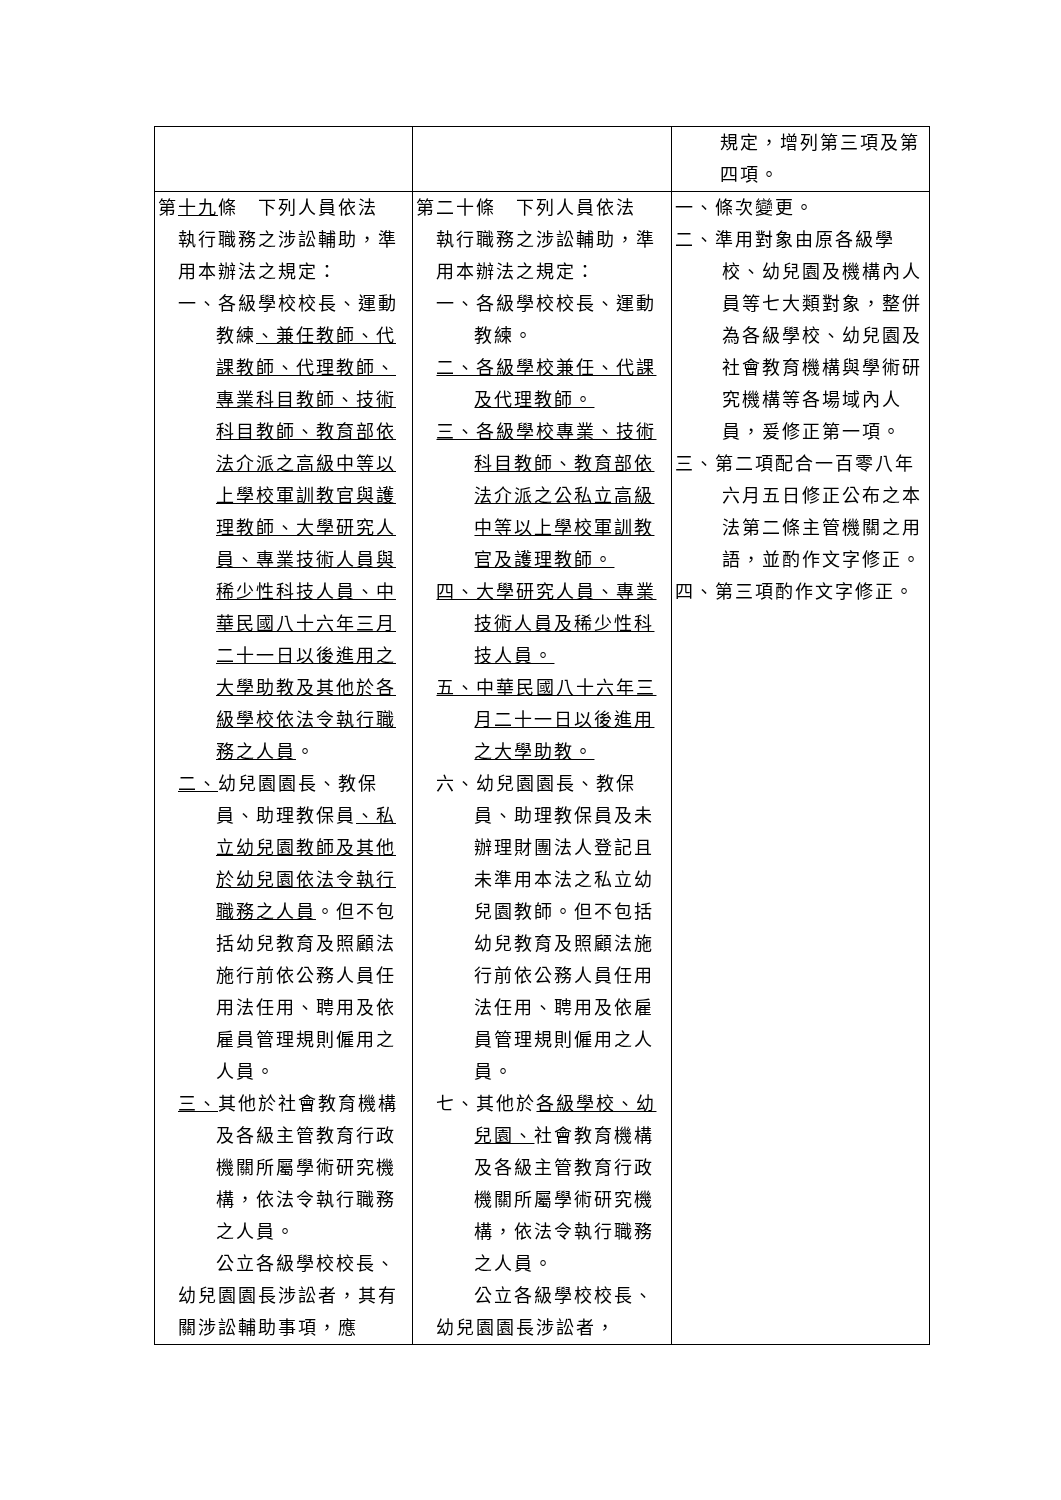| | | 規定，增列第三項及第四項。 |
| 第 十九 條 下列人員依法 執行職務之涉訟輔助，準用本辦法之規定： 一、各級學校校長、運動教練 、兼任教師、代課教師、代理教師、專業科目教師、技術科目教師、教育部依法介派之高級中等以上學校軍訓教官與護理教師、大學研究人員、專業技術人員與稀少性科技人員、中華民國八十六年三月二十一日以後進用之大學助教及其他於各級學校依法令執行職務之人員 。 二、 幼兒園園長、教保員、助理教保員 、私立幼兒園教師及其他於幼兒園依法令執行職務之人員 。但不包括幼兒教育及照顧法施行前依公務人員任用法任用、聘用及依雇員管理規則僱用之人員。 三、 其他於社會教育機構及各級主管教育行政機關所屬學術研究機構，依法令執行職務之人員。 公立各級學校校長、幼兒園園長涉訟者，其有關涉訟輔助事項，應 | 第二十條 下列人員依法 執行職務之涉訟輔助，準用本辦法之規定： 一、各級學校校長、運動教練。 二、各級學校兼任、代課及代理教師。 三、各級學校專業、技術科目教師、教育部依法介派之公私立高級中等以上學校軍訓教官及護理教師。 四、大學研究人員、專業技術人員及稀少性科技人員。 五、中華民國八十六年三月二十一日以後進用之大學助教。 六、幼兒園園長、教保員、助理教保員及未辦理財團法人登記且未準用本法之私立幼兒園教師。但不包括幼兒教育及照顧法施行前依公務人員任用法任用、聘用及依雇員管理規則僱用之人員。 七、其他於 各級學校、幼兒園、 社會教育機構及各級主管教育行政機關所屬學術研究機構，依法令執行職務之人員。 公立各級學校校長、幼兒園園長涉訟者， | 一、條次變更。 二、準用對象由原各級學校、幼兒園及機構內人員等七大類對象，整併為各級學校、幼兒園及社會教育機構與學術研究機構等各場域內人員，爰修正第一項。 三、第二項配合一百零八年六月五日修正公布之本法第二條主管機關之用語，並酌作文字修正。 四、第三項酌作文字修正。 |